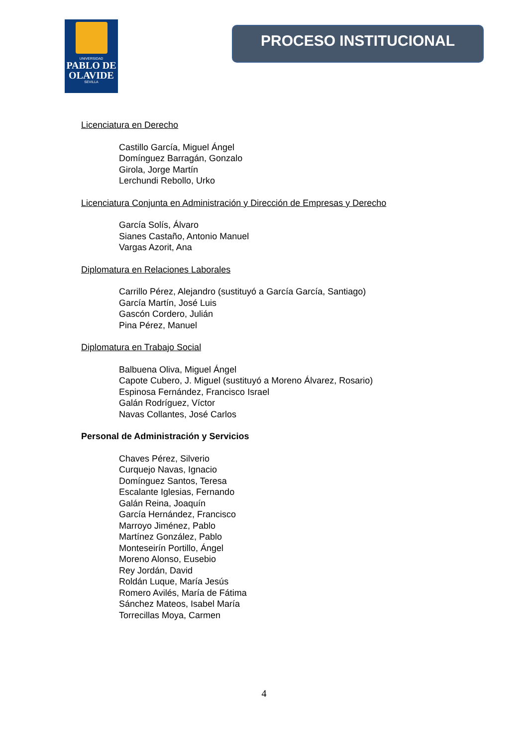UNIVERSIDAD
PABLO DE OLAVIDE
SEVILLA
PROCESO INSTITUCIONAL
Licenciatura en Derecho
Castillo García, Miguel Ángel
Domínguez Barragán, Gonzalo
Girola, Jorge Martín
Lerchundi Rebollo, Urko
Licenciatura Conjunta en Administración y Dirección de Empresas y Derecho
García Solís, Álvaro
Sianes Castaño, Antonio Manuel
Vargas Azorit, Ana
Diplomatura en Relaciones Laborales
Carrillo Pérez, Alejandro (sustituyó a García García, Santiago)
García Martín, José Luis
Gascón Cordero, Julián
Pina Pérez, Manuel
Diplomatura en Trabajo Social
Balbuena Oliva, Miguel Ángel
Capote Cubero, J. Miguel (sustituyó a Moreno Álvarez, Rosario)
Espinosa Fernández, Francisco Israel
Galán Rodríguez, Víctor
Navas Collantes, José Carlos
Personal de Administración y Servicios
Chaves Pérez, Silverio
Curquejo Navas, Ignacio
Domínguez Santos, Teresa
Escalante Iglesias, Fernando
Galán Reina, Joaquín
García Hernández, Francisco
Marroyo Jiménez, Pablo
Martínez González, Pablo
Monteseirín Portillo, Ángel
Moreno Alonso, Eusebio
Rey Jordán, David
Roldán Luque, María Jesús
Romero Avilés, María de Fátima
Sánchez Mateos, Isabel María
Torrecillas Moya, Carmen
4